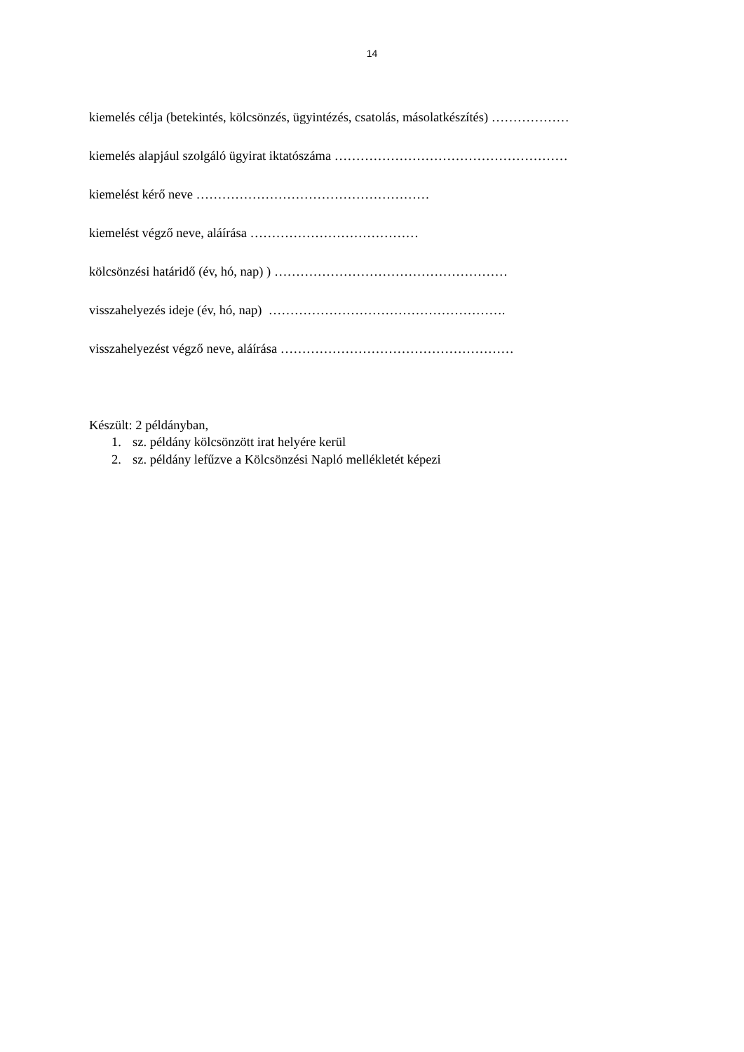14
kiemelés célja (betekintés, kölcsönzés, ügyintézés, csatolás, másolatkészítés) ………………
kiemelés alapjául szolgáló ügyirat iktatószáma ………………………………………………
kiemelést kérő neve ………………………………………………
kiemelést végző neve, aláírása …………………………………
kölcsönzési határidő (év, hó, nap) ) ………………………………………………
visszahelyezés ideje (év, hó, nap) ……………………………………………….
visszahelyezést végző neve, aláírása ………………………………………………
Készült: 2 példányban,
1. sz. példány kölcsönzött irat helyére kerül
2. sz. példány lefűzve a Kölcsönzési Napló mellékletét képezi